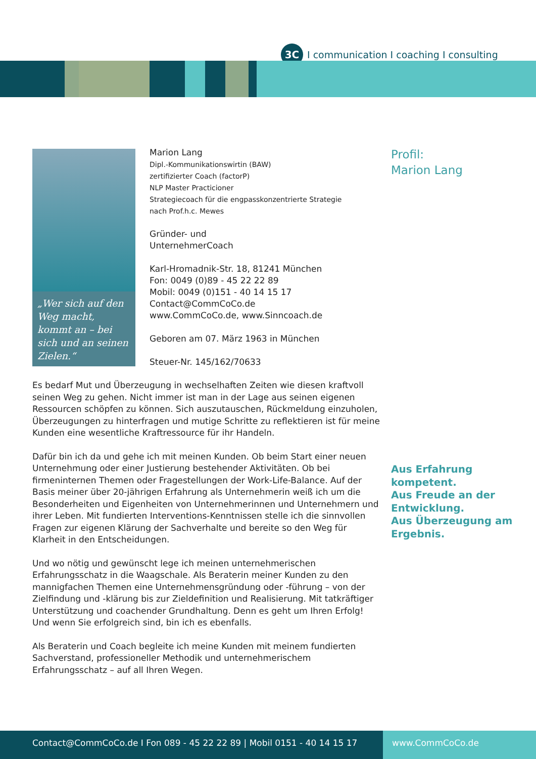3C
I communication I coaching I consulting
„Wer sich auf den Weg macht, kommt an – bei sich und an seinen Zielen.“
Marion Lang
Dipl.-Kommunikationswirtin (BAW)
zertifizierter Coach (factorP)
NLP Master Practicioner
Strategiecoach für die engpasskonzentrierte Strategie
nach Prof.h.c. Mewes
Gründer- und
UnternehmerCoach
Karl-Hromadnik-Str. 18, 81241 München
Fon: 0049 (0)89 - 45 22 22 89
Mobil: 0049 (0)151 - 40 14 15 17
Contact@CommCoCo.de
www.CommCoCo.de, www.Sinncoach.de
Geboren am 07. März 1963 in München
Steuer-Nr. 145/162/70633
Profil:
Marion Lang
Aus Erfahrung kompetent.
Aus Freude an der Entwicklung.
Aus Überzeugung am Ergebnis.
Es bedarf Mut und Überzeugung in wechselhaften Zeiten wie diesen kraftvoll seinen Weg zu gehen. Nicht immer ist man in der Lage aus seinen eigenen Ressourcen schöpfen zu können. Sich auszutauschen, Rückmeldung einzuholen, Überzeugungen zu hinterfragen und mutige Schritte zu reflektieren ist für meine Kunden eine wesentliche Kraftressource für ihr Handeln.
Dafür bin ich da und gehe ich mit meinen Kunden. Ob beim Start einer neuen Unternehmung oder einer Justierung bestehender Aktivitäten. Ob bei firmeninternen Themen oder Fragestellungen der Work-Life-Balance. Auf der Basis meiner über 20-jährigen Erfahrung als Unternehmerin weiß ich um die Besonderheiten und Eigenheiten von Unternehmerinnen und Unternehmern und ihrer Leben. Mit fundierten Interventions-Kenntnissen stelle ich die sinnvollen Fragen zur eigenen Klärung der Sachverhalte und bereite so den Weg für Klarheit in den Entscheidungen.
Und wo nötig und gewünscht lege ich meinen unternehmerischen Erfahrungsschatz in die Waagschale. Als Beraterin meiner Kunden zu den mannigfachen Themen eine Unternehmensgründung oder -führung – von der Zielfindung und -klärung bis zur Zieldefinition und Realisierung. Mit tatkräftiger Unterstützung und coachender Grundhaltung. Denn es geht um Ihren Erfolg! Und wenn Sie erfolgreich sind, bin ich es ebenfalls.
Als Beraterin und Coach begleite ich meine Kunden mit meinem fundierten Sachverstand, professioneller Methodik und unternehmerischem Erfahrungsschatz – auf all Ihren Wegen.
Contact@CommCoCo.de I Fon 089 - 45 22 22 89 | Mobil 0151 - 40 14 15 17
www.CommCoCo.de